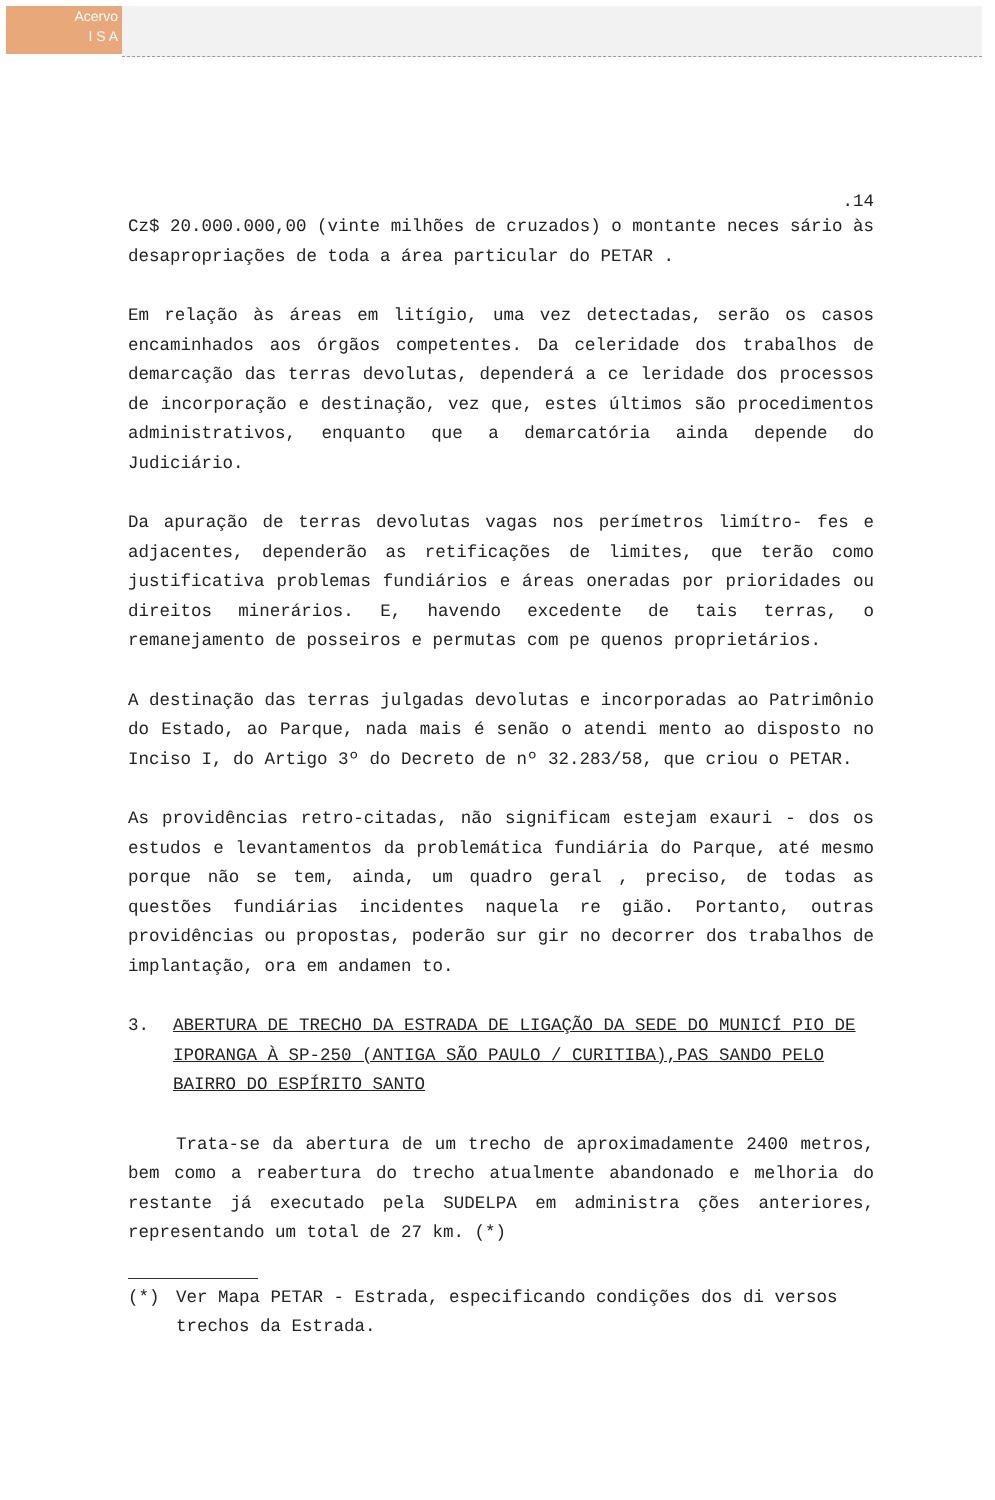Acervo
I S A
.14
Cz$ 20.000.000,00 (vinte milhões de cruzados) o montante neces sário às desapropriações de toda a área particular do PETAR .
Em relação às áreas em litígio, uma vez detectadas, serão os casos encaminhados aos órgãos competentes. Da celeridade dos trabalhos de demarcação das terras devolutas, dependerá a ce leridade dos processos de incorporação e destinação, vez que, estes últimos são procedimentos administrativos, enquanto que a demarcatória ainda depende do Judiciário.
Da apuração de terras devolutas vagas nos perímetros limítro- fes e adjacentes, dependerão as retificações de limites, que terão como justificativa problemas fundiários e áreas oneradas por prioridades ou direitos minerários. E, havendo excedente de tais terras, o remanejamento de posseiros e permutas com pe quenos proprietários.
A destinação das terras julgadas devolutas e incorporadas ao Patrimônio do Estado, ao Parque, nada mais é senão o atendi mento ao disposto no Inciso I, do Artigo 3º do Decreto de nº 32.283/58, que criou o PETAR.
As providências retro-citadas, não significam estejam exauri - dos os estudos e levantamentos da problemática fundiária do Parque, até mesmo porque não se tem, ainda, um quadro geral , preciso, de todas as questões fundiárias incidentes naquela re gião. Portanto, outras providências ou propostas, poderão sur gir no decorrer dos trabalhos de implantação, ora em andamen to.
3. ABERTURA DE TRECHO DA ESTRADA DE LIGAÇÃO DA SEDE DO MUNICÍ PIO DE IPORANGA À SP-250 (ANTIGA SÃO PAULO / CURITIBA),PAS SANDO PELO BAIRRO DO ESPÍRITO SANTO
Trata-se da abertura de um trecho de aproximadamente 2400 metros, bem como a reabertura do trecho atualmente abandonado e melhoria do restante já executado pela SUDELPA em administra ções anteriores, representando um total de 27 km. (*)
(*) Ver Mapa PETAR - Estrada, especificando condições dos di versos trechos da Estrada.